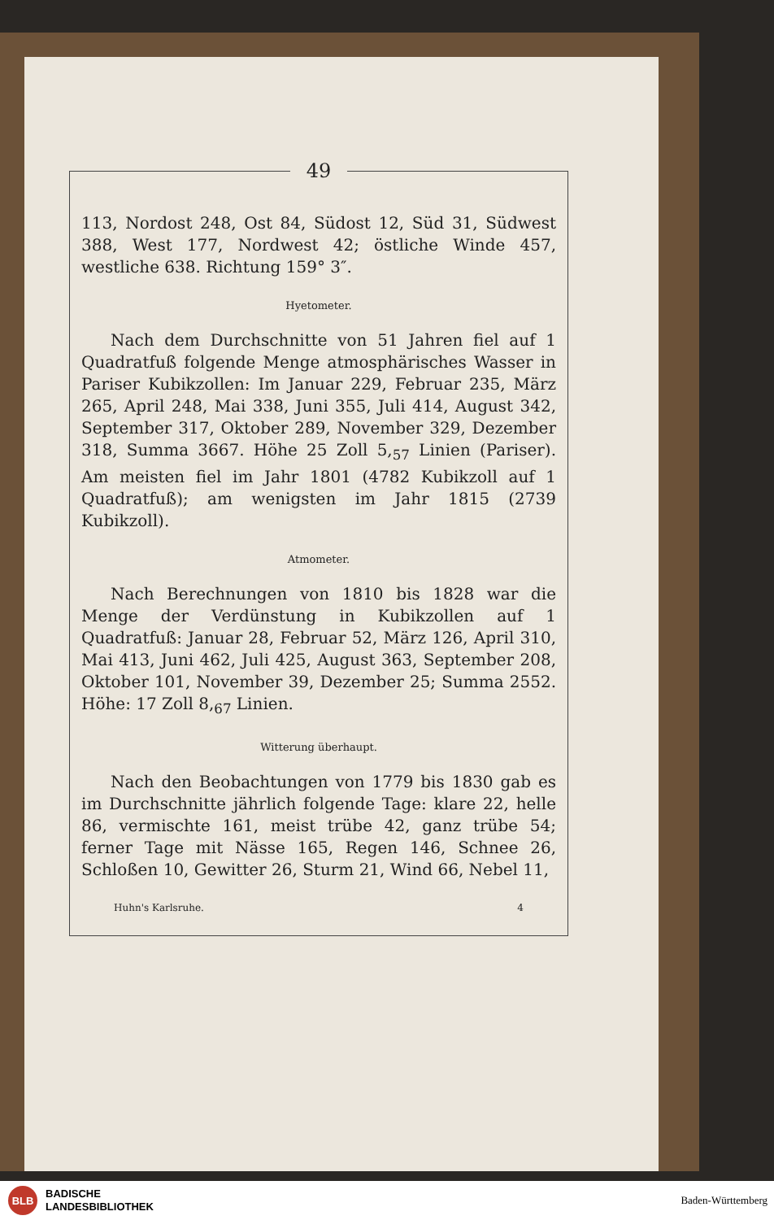49
113, Nordost 248, Ost 84, Südost 12, Süd 31, Südwest 388, West 177, Nordwest 42; östliche Winde 457, westliche 638. Richtung 159° 3″.
Hyetometer.
Nach dem Durchschnitte von 51 Jahren fiel auf 1 Quadratfuß folgende Menge atmosphärisches Wasser in Pariser Kubikzollen: Im Januar 229, Februar 235, März 265, April 248, Mai 338, Juni 355, Juli 414, August 342, September 317, Oktober 289, November 329, Dezember 318, Summa 3667. Höhe 25 Zoll 5,<sub>57</sub> Linien (Pariser). Am meisten fiel im Jahr 1801 (4782 Kubikzoll auf 1 Quadratfuß); am wenigsten im Jahr 1815 (2739 Kubikzoll).
Atmometer.
Nach Berechnungen von 1810 bis 1828 war die Menge der Verdünstung in Kubikzollen auf 1 Quadratfuß: Januar 28, Februar 52, März 126, April 310, Mai 413, Juni 462, Juli 425, August 363, September 208, Oktober 101, November 39, Dezember 25; Summa 2552. Höhe: 17 Zoll 8,<sub>67</sub> Linien.
Witterung überhaupt.
Nach den Beobachtungen von 1779 bis 1830 gab es im Durchschnitte jährlich folgende Tage: klare 22, helle 86, vermischte 161, meist trübe 42, ganz trübe 54; ferner Tage mit Nässe 165, Regen 146, Schnee 26, Schloßen 10, Gewitter 26, Sturm 21, Wind 66, Nebel 11,
Huhn's Karlsruhe. 4
BLB
BADISCHE
LANDESBIBLIOTHEK Baden-Württemberg